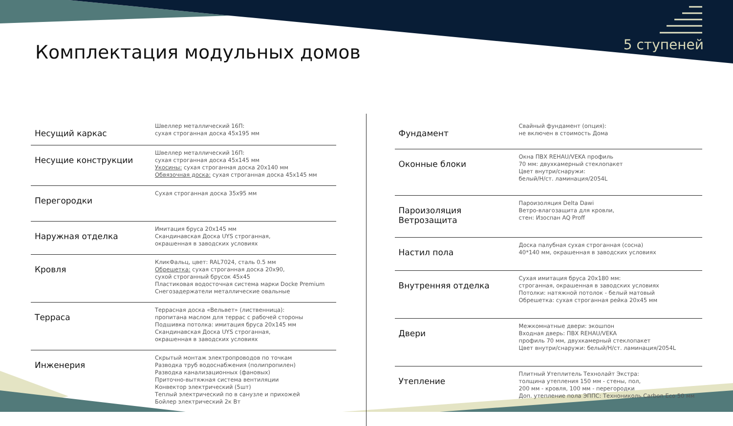5 ступеней
Комплектация модульных домов
| Несущий каркас | Швеллер металлический 16П: сухая строганная доска 45х195 мм |
| Несущие конструкции | Швеллер металлический 16П: сухая строганная доска 45х145 мм Укосины: сухая строганная доска 20х140 мм Обвязочная доска: сухая строганная доска 45х145 мм |
| Перегородки | Сухая строганная доска 35х95 мм |
| Наружная отделка | Имитация бруса 20х145 мм Скандинавская Доска UYS строганная, окрашенная в заводских условиях |
| Кровля | КликФальц, цвет: RAL7024, сталь 0.5 мм Обрешетка: сухая строганная доска 20х90, сухой строганный брусок 45х45 Пластиковая водосточная система марки Docke Premium Снегозадержатели металлические овальные |
| Терраса | Террасная доска «Вельвет» (лиственница): пропитана маслом для террас с рабочей стороны Подшивка потолка: имитация бруса 20х145 мм Скандинавская Доска UYS строганная, окрашенная в заводских условиях |
| Инженерия | Скрытый монтаж электропроводов по точкам Разводка труб водоснабжения (полипропилен) Разводка канализационных (фановых) Приточно-вытяжная система вентиляции Конвектор электрический (5шт) Теплый электрический по в санузле и прихожей Бойлер электрический 2к Вт |
| Фундамент | Свайный фундамент (опция): не включен в стоимость Дома |
| Оконные блоки | Окна ПВХ REHAU/VEKA профиль 70 мм: двухкамерный стеклопакет Цвет внутри/снаружи: белый/Н/ст. ламинация/2054L |
| Пароизоляция Ветрозащита | Пароизоляция Delta Dawi Ветро-влагозащита для кровли, стен: Изоспан AQ Proff |
| Настил пола | Доска палубная сухая строганная (сосна) 40*140 мм, окрашенная в заводских условиях |
| Внутренняя отделка | Сухая имитация бруса 20х180 мм: строганная, окрашенная в заводских условиях Потолки: натяжной потолок - белый матовый Обрешетка: сухая строганная рейка 20х45 мм |
| Двери | Межкомнатные двери: экошпон Входная дверь: ПВХ REHAU/VEKA профиль 70 мм, двухкамерный стеклопакет Цвет внутри/снаружи: белый/Н/ст. ламинация/2054L |
| Утепление | Плитный Утеплитель Технолайт Экстра: толщина утепления 150 мм - стены, пол, 200 мм - кровля, 100 мм - перегородки Доп. утепление пола ЭППС: Технониколь Carbon Eco 50 мм |